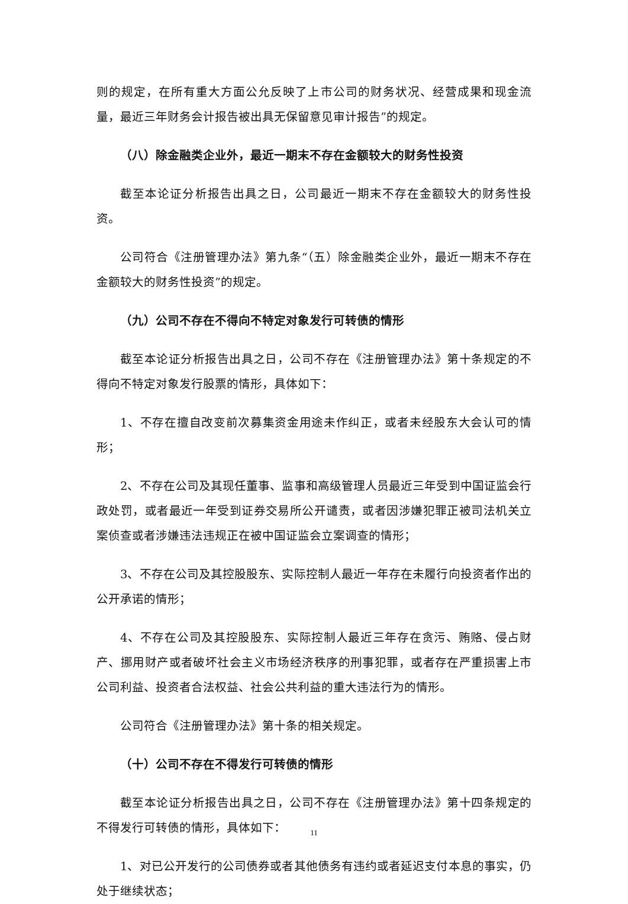则的规定，在所有重大方面公允反映了上市公司的财务状况、经营成果和现金流量，最近三年财务会计报告被出具无保留意见审计报告”的规定。
（八）除金融类企业外，最近一期末不存在金额较大的财务性投资
截至本论证分析报告出具之日，公司最近一期末不存在金额较大的财务性投资。
公司符合《注册管理办法》第九条“（五）除金融类企业外，最近一期末不存在金额较大的财务性投资”的规定。
（九）公司不存在不得向不特定对象发行可转债的情形
截至本论证分析报告出具之日，公司不存在《注册管理办法》第十条规定的不得向不特定对象发行股票的情形，具体如下：
1、不存在擅自改变前次募集资金用途未作纠正，或者未经股东大会认可的情形；
2、不存在公司及其现任董事、监事和高级管理人员最近三年受到中国证监会行政处罚，或者最近一年受到证券交易所公开谴责，或者因涉嫌犯罪正被司法机关立案侦查或者涉嫌违法违规正在被中国证监会立案调查的情形；
3、不存在公司及其控股股东、实际控制人最近一年存在未履行向投资者作出的公开承诺的情形；
4、不存在公司及其控股股东、实际控制人最近三年存在贪污、贿赂、侵占财产、挪用财产或者破坏社会主义市场经济秩序的刑事犯罪，或者存在严重损害上市公司利益、投资者合法权益、社会公共利益的重大违法行为的情形。
公司符合《注册管理办法》第十条的相关规定。
（十）公司不存在不得发行可转债的情形
截至本论证分析报告出具之日，公司不存在《注册管理办法》第十四条规定的不得发行可转债的情形，具体如下：
1、对已公开发行的公司债券或者其他债务有违约或者延迟支付本息的事实，仍处于继续状态；
11